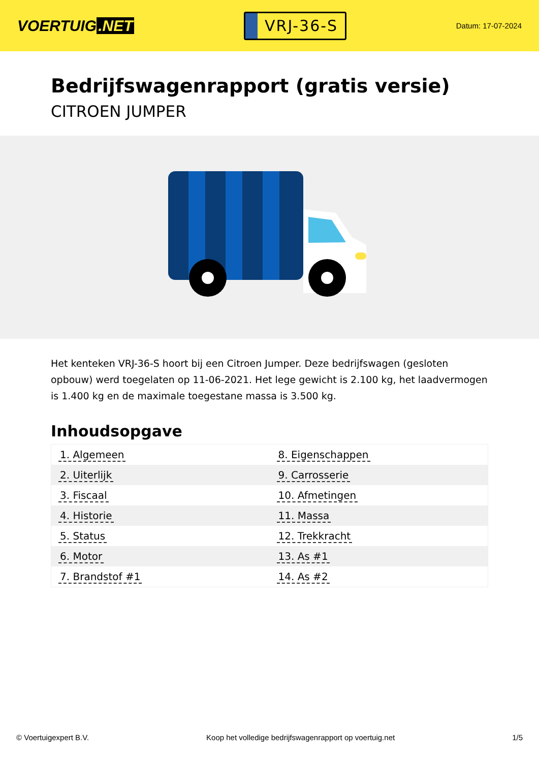VOERTUIG.NET
VRJ-36-S
Datum: 17-07-2024
Bedrijfswagenrapport (gratis versie)
CITROEN JUMPER
Het kenteken VRJ-36-S hoort bij een Citroen Jumper. Deze bedrijfswagen (gesloten opbouw) werd toegelaten op 11-06-2021. Het lege gewicht is 2.100 kg, het laadvermogen is 1.400 kg en de maximale toegestane massa is 3.500 kg.
Inhoudsopgave
| 1. Algemeen | 8. Eigenschappen |
| 2. Uiterlijk | 9. Carrosserie |
| 3. Fiscaal | 10. Afmetingen |
| 4. Historie | 11. Massa |
| 5. Status | 12. Trekkracht |
| 6. Motor | 13. As #1 |
| 7. Brandstof #1 | 14. As #2 |
© Voertuigexpert B.V. Koop het volledige bedrijfswagenrapport op voertuig.net 1/5